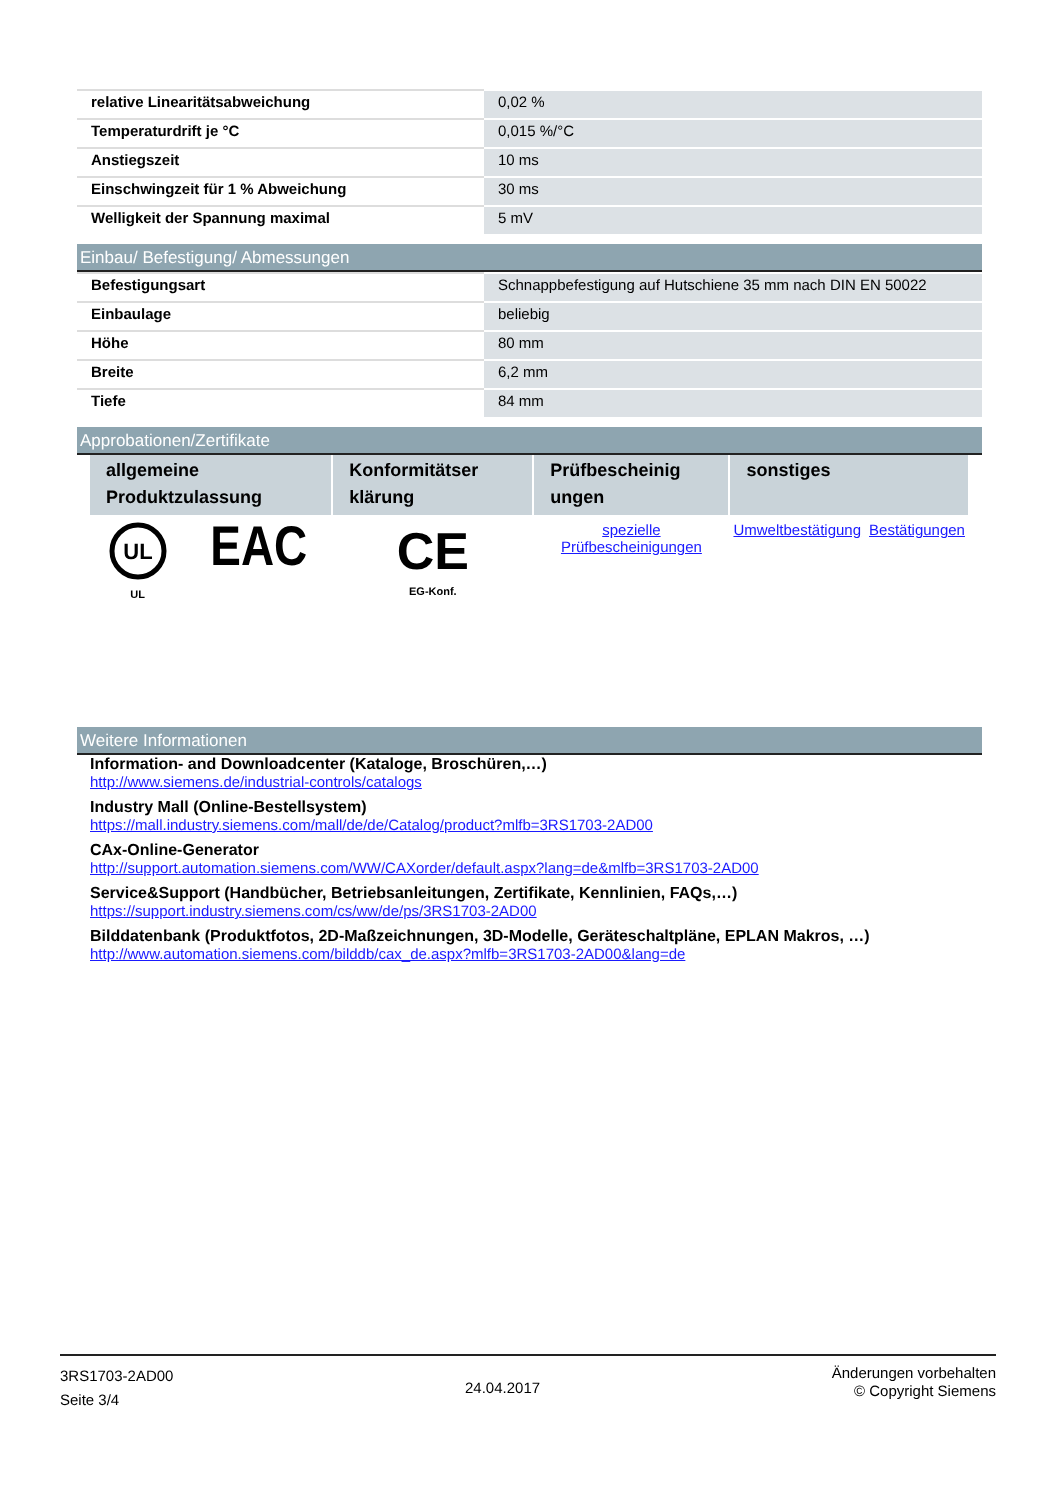| relative Linearitätsabweichung | 0,02 % |
| Temperaturdrift je °C | 0,015 %/°C |
| Anstiegszeit | 10 ms |
| Einschwingzeit für 1 % Abweichung | 30 ms |
| Welligkeit der Spannung maximal | 5 mV |
Einbau/ Befestigung/ Abmessungen
| Befestigungsart | Schnappbefestigung auf Hutschiene 35 mm nach DIN EN 50022 |
| Einbaulage | beliebig |
| Höhe | 80 mm |
| Breite | 6,2 mm |
| Tiefe | 84 mm |
Approbationen/Zertifikate
| allgemeine Produktzulassung | | Konformitätser klärung | Prüfbescheinig ungen | sonstiges | |
| --- | --- | --- | --- | --- | --- |
| UL UL | EAC | CE EG-Konf. | spezielle Prüfbescheinigungen | Umweltbestätigung | Bestätigungen |
Weitere Informationen
Information- and Downloadcenter (Kataloge, Broschüren,…)
http://www.siemens.de/industrial-controls/catalogs
Industry Mall (Online-Bestellsystem)
https://mall.industry.siemens.com/mall/de/de/Catalog/product?mlfb=3RS1703-2AD00
CAx-Online-Generator
http://support.automation.siemens.com/WW/CAXorder/default.aspx?lang=de&mlfb=3RS1703-2AD00
Service&Support (Handbücher, Betriebsanleitungen, Zertifikate, Kennlinien, FAQs,…)
https://support.industry.siemens.com/cs/ww/de/ps/3RS1703-2AD00
Bilddatenbank (Produktfotos, 2D-Maßzeichnungen, 3D-Modelle, Geräteschaltpläne, EPLAN Makros, …)
http://www.automation.siemens.com/bilddb/cax_de.aspx?mlfb=3RS1703-2AD00&lang=de
3RS1703-2AD00
Seite 3/4
24.04.2017
Änderungen vorbehalten
© Copyright Siemens